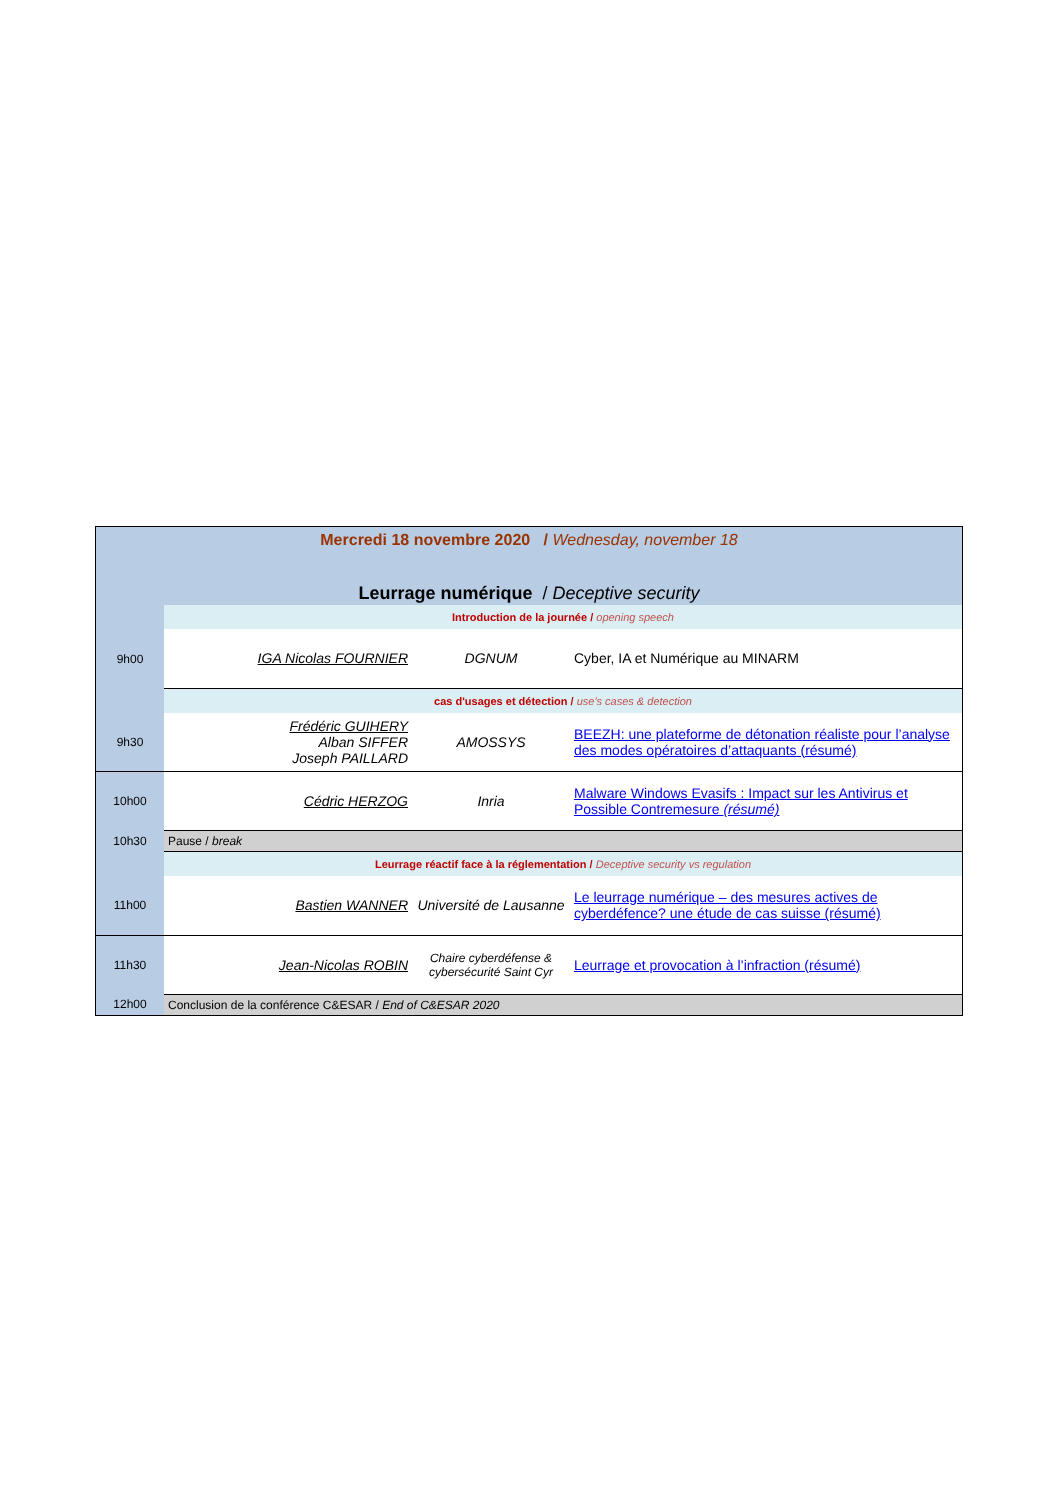| Mercredi 18 novembre 2020 / Wednesday, november 18 | | | |
| Leurrage numérique / Deceptive security | | | |
| | Introduction de la journée / opening speech | | |
| 9h00 | IGA Nicolas FOURNIER | DGNUM | Cyber, IA et Numérique au MINARM |
| | cas d'usages et détection / use's cases & detection | | |
| 9h30 | Frédéric GUIHERY Alban SIFFER Joseph PAILLARD | AMOSSYS | BEEZH: une plateforme de détonation réaliste pour l’analyse des modes opératoires d’attaquants (résumé) |
| 10h00 | Cédric HERZOG | Inria | Malware Windows Evasifs : Impact sur les Antivirus et Possible Contremesure (résumé) |
| 10h30 | Pause / break | | |
| | Leurrage réactif face à la réglementation / Deceptive security vs regulation | | |
| 11h00 | Bastien WANNER | Université de Lausanne | Le leurrage numérique – des mesures actives de cyberdéfence? une étude de cas suisse (résumé) |
| 11h30 | Jean-Nicolas ROBIN | Chaire cyberdéfense & cybersécurité Saint Cyr | Leurrage et provocation à l’infraction (résumé) |
| 12h00 | Conclusion de la conférence C&ESAR / End of C&ESAR 2020 | | |